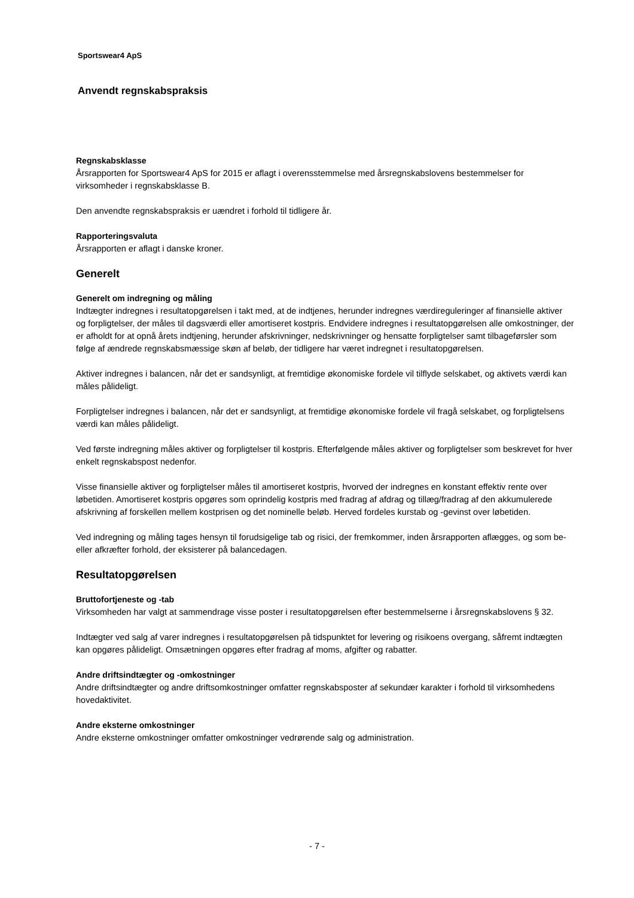Sportswear4 ApS
Anvendt regnskabspraksis
Regnskabsklasse
Årsrapporten for Sportswear4 ApS for 2015 er aflagt i overensstemmelse med årsregnskabslovens bestemmelser for virksomheder i regnskabsklasse B.
Den anvendte regnskabspraksis er uændret i forhold til tidligere år.
Rapporteringsvaluta
Årsrapporten er aflagt i danske kroner.
Generelt
Generelt om indregning og måling
Indtægter indregnes i resultatopgørelsen i takt med, at de indtjenes, herunder indregnes værdireguleringer af finansielle aktiver og forpligtelser, der måles til dagsværdi eller amortiseret kostpris. Endvidere indregnes i resultatopgørelsen alle omkostninger, der er afholdt for at opnå årets indtjening, herunder afskrivninger, nedskrivninger og hensatte forpligtelser samt tilbageførsler som følge af ændrede regnskabsmæssige skøn af beløb, der tidligere har været indregnet i resultatopgørelsen.
Aktiver indregnes i balancen, når det er sandsynligt, at fremtidige økonomiske fordele vil tilflyde selskabet, og aktivets værdi kan måles pålideligt.
Forpligtelser indregnes i balancen, når det er sandsynligt, at fremtidige økonomiske fordele vil fragå selskabet, og forpligtelsens værdi kan måles pålideligt.
Ved første indregning måles aktiver og forpligtelser til kostpris. Efterfølgende måles aktiver og forpligtelser som beskrevet for hver enkelt regnskabspost nedenfor.
Visse finansielle aktiver og forpligtelser måles til amortiseret kostpris, hvorved der indregnes en konstant effektiv rente over løbetiden. Amortiseret kostpris opgøres som oprindelig kostpris med fradrag af afdrag og tillæg/fradrag af den akkumulerede afskrivning af forskellen mellem kostprisen og det nominelle beløb. Herved fordeles kurstab og -gevinst over løbetiden.
Ved indregning og måling tages hensyn til forudsigelige tab og risici, der fremkommer, inden årsrapporten aflægges, og som be- eller afkræfter forhold, der eksisterer på balancedagen.
Resultatopgørelsen
Bruttofortjeneste og -tab
Virksomheden har valgt at sammendrage visse poster i resultatopgørelsen efter bestemmelserne i årsregnskabslovens § 32.
Indtægter ved salg af varer indregnes i resultatopgørelsen på tidspunktet for levering og risikoens overgang, såfremt indtægten kan opgøres pålideligt. Omsætningen opgøres efter fradrag af moms, afgifter og rabatter.
Andre driftsindtægter og -omkostninger
Andre driftsindtægter og andre driftsomkostninger omfatter regnskabsposter af sekundær karakter i forhold til virksomhedens hovedaktivitet.
Andre eksterne omkostninger
Andre eksterne omkostninger omfatter omkostninger vedrørende salg og administration.
- 7 -